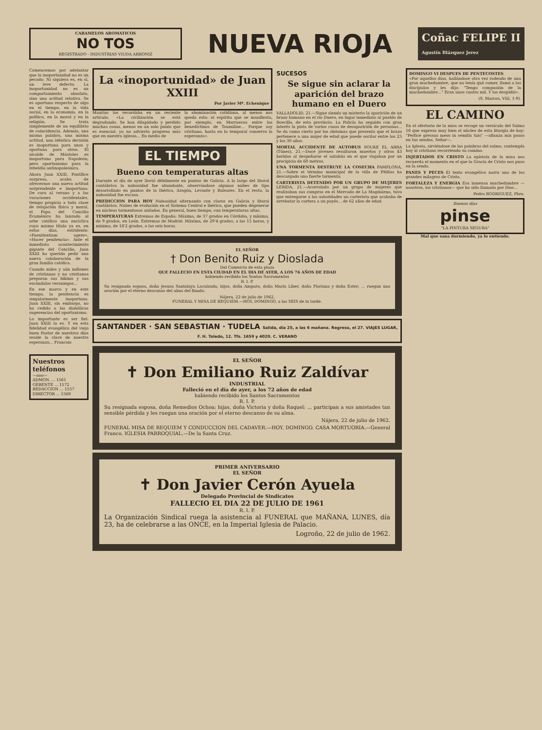CARAMELOS AROMATICOS
NO TOS
REGISTRADO - INDUSTRIAS VIUDA ARRONIZ
NUEVA RIOJA
Coñac FELIPE II
Agustín Blázquez Jerez
Comencemos por adelantar que la inoportunidad no es un pecado. Ni siquiera es, en sí, un leve defecto. La inoportunidad no es un comportamiento absoluto, sino una actitud relativa. Se es oportuno respecto de algo en el tiempo, en la vida social, en la economía, en la política, en la moral y en la religión. Se trata simplemente de un equilibrio de coincidencia. Además, una misma palabra, una misma actitud, una idéntica decisión es inoportuna para unos y oportuna para otros. El alcalde de Móstoles es inoportuno para Napoleón; pero oportunismo para la rebeldía antinapoleónica.
Ahora Juan XXIII, Pontífice sorpresa, acaba de ofrecernos una nueva actitud sorprendente e inoportuna. De cara al verano y a las vacaciones occidentales, tiempo propicio a toda clase de relajación física y moral, el Papa del Concilio Ecuménico ha lanzado al orbe católico una encíclica cuyo mismo título ya es, en estos días, estridente: «Paenitentiam agere», «Hacer penitencia». Ante el inmediato acontecimiento gigante del Concilio, Juan XXIII ha querido pedir una nueva colaboración de la gran familia católica.
Cuando miles y aún millones de cristianos y no cristianos preparan sus bikinis y sus escándalos veraniegos...
En ese marco y en este tiempo, la penitencia es singularmente inoportuna. Juan XXIII, sin embargo, no ha cedido a las diabólicas sugerencias del oportunismo.
Lo importante es ser fiel. Juan XXIII lo es. Y en esta fidelidad evangélica del viejo buen Pastor de nuestros días reside la clave de nuestra esperanza... Francois
Nuestros teléfonos
—ooo—
ADMON. ... 1561
GERENTE ... 1572
REDACCION ... 1557
DIRECTOR ... 1568
La «inoportunidad» de Juan XXIII
Por Javier Mª. Echenique
Mauriac los recordaba en un reciente artículo: «La civilización se está degradando. Se han dilapidado y perdido muchas cosas, menos en un solo punto que es esencial: yo no advierto progreso más que en nuestra Iglesia... En medio de
la abominación cotidiana, al menos nos queda esto: el espíritu que se manifiesta, por ejemplo, en Marruecos entre los benedictinos de Toumiline... Porque soy cristiano, hasta en lo temporal conservo la esperanza».
EL TIEMPO
Bueno con temperaturas altas
Durante el día de ayer llovió débilmente en puntos de Galicia. A lo largo del litoral cantábrico la nubosidad fue abundante, observándose algunas nubes de tipo desarrollado en puntos de la Ibérica, Aragón, Levante y Baleares. En el resto, la nubosidad fue escasa.
PREDICCION PARA HOY Nubosidad alternando con claros en Galicia y litoral cantábrico. Nubes de evolución en el Sistema Central e Ibérica, que pueden degenerar en núcleos tormentosos aislados. En general, buen tiempo, con temperaturas altas.
TEMPERATURAS Extremas de España: Máxima, de 37 grados en Córdoba, y mínima, de 9 grados, en León. Extremas de Madrid: Máxima, de 29'4 grados, a las 15 horas, y mínima, de 18'2 grados, a las seis horas.
SUCESOS
Se sigue sin aclarar la aparición del brazo humano en el Duero
VALLADOLID, 21.—Sigue siendo un misterio la aparición de un brazo humano en el río Duero, en lugar inmediato al pueblo de Boecillo, de esta provincia. La Policía ha seguido con gran interés la pista de varios casos de desaparición de personas... Se da como cierto por los síntomas que presenta que el brazo pertenece a una mujer de edad que puede oscilar entre los 25 y los 30 años.
MORTAL ACCIDENTE DE AUTOBUS SOUKE EL ARBA (Túnez), 21.—Doce jóvenes resultaron muertos y otros 43 heridos al despeñarse el autobús en el que viajaban por un precipicio de 60 metros.
UNA TORMENTA DESTRUYE LA COSECHA PAMPLONA, 21.—Sobre el término municipal de la villa de Pitillas ha descargado una fuerte tormenta.
CARTERISTA DETENIDO POR UN GRUPO DE MUJERES LERIDA, 21.—Acorralado por un grupo de mujeres que realizaban sus compras en el Mercado de La Magdalena, tuvo que entregarse a las autoridades un carterista que acababa de arrebatar la cartera a un payés... de 62 años de edad.
EL SEÑOR
† Don Benito Ruiz y Dioslada
Del Comercio de esta plaza
QUE FALLECIO EN ESTA CIUDAD EN EL DIA DE AYER, A LOS 76 AÑOS DE EDAD
habiendo recibido los Santos Sacramentos
R. I. P.
Su resignada esposa, doña Jesusa Santolaya Lacalzada; hijos, doña Amparo, doña María Líber, doña Floriana y doña Ester; ... ruegan una oración por el eterno descanso del alma del finado.
Nájera, 22 de julio de 1962.
FUNERAL Y MISA DE REQUIEM.—HOY, DOMINGO, a las SEIS de la tarde.
SANTANDER · SAN SEBASTIAN · TUDELA Salida, día 25, a las 6 mañana. Regreso, el 27. VIAJES LUGAR, F. H. Toledo, 12. Tfs. 1659 y 4020. C. VERANO
EL SEÑOR
✝ Don Emiliano Ruiz Zaldívar
INDUSTRIAL
Falleció en el día de ayer, a los 72 años de edad
habiendo recibido los Santos Sacramentos
R. I. P.
Su resignada esposa, doña Remedios Ochoa; hijas, doña Victoria y doña Raquel; ... participan a sus amistades tan sensible pérdida y les ruegan una oración por el eterno descanso de su alma.
Nájera, 22 de julio de 1962.
FUNERAL MISA DE REQUIEM Y CONDUCCION DEL CADAVER.—HOY, DOMINGO. CASA MORTUORIA.—General Franco. IGLESIA PARROQUIAL.—De la Santa Cruz.
PRIMER ANIVERSARIO
EL SEÑOR
✝ Don Javier Cerón Ayuela
Delegado Provincial de Sindicatos
FALLECIO EL DIA 22 DE JULIO DE 1961
R. I. P.
La Organización Sindical ruega la asistencia al FUNERAL que MAÑANA, LUNES, día 23, ha de celebrarse a las ONCE, en la Imperial Iglesia de Palacio.
Logroño, 22 de julio de 1962.
DOMINGO VI DESPUES DE PENTECOSTES
«Por aquellos días, hallándose otra vez rodeado de una gran muchedumbre, que no tenía qué comer, llamó a los discípulos y les dijo: "Tengo compasión de la muchedumbre..." Eran unos cuatro mil. Y los despidió».
(S. Marcos, VIII, 1-9).
EL CAMINO
En el ofertorio de la misa se recoge un versículo del Salmo 16 que expresa muy bien el núcleo de esta liturgia de hoy: "Perfice gressus meos in semitis tuis" —afianza mis pasos en tus sendas, Señor—.
La Iglesia, sirviéndose de las palabras del salmo, contempla hoy al cristiano recorriendo su camino.
INJERTADOS EN CRISTO La epístola de la misa nos recuerda el momento en el que la Gracia de Cristo nos puso en la senda.
PANES Y PECES El texto evangélico narra uno de los grandes milagros de Cristo.
FORTALEZA Y ENERGIA Esa inmensa muchedumbre —nosotros, los cristianos— que ha sido llamada por Dios...
Pedro RODRIGUEZ, Pbro.
Buenos días
pinse
"LA PINTURA SEGURA"
Mal que sana durmiendo, ya lo entiendo.